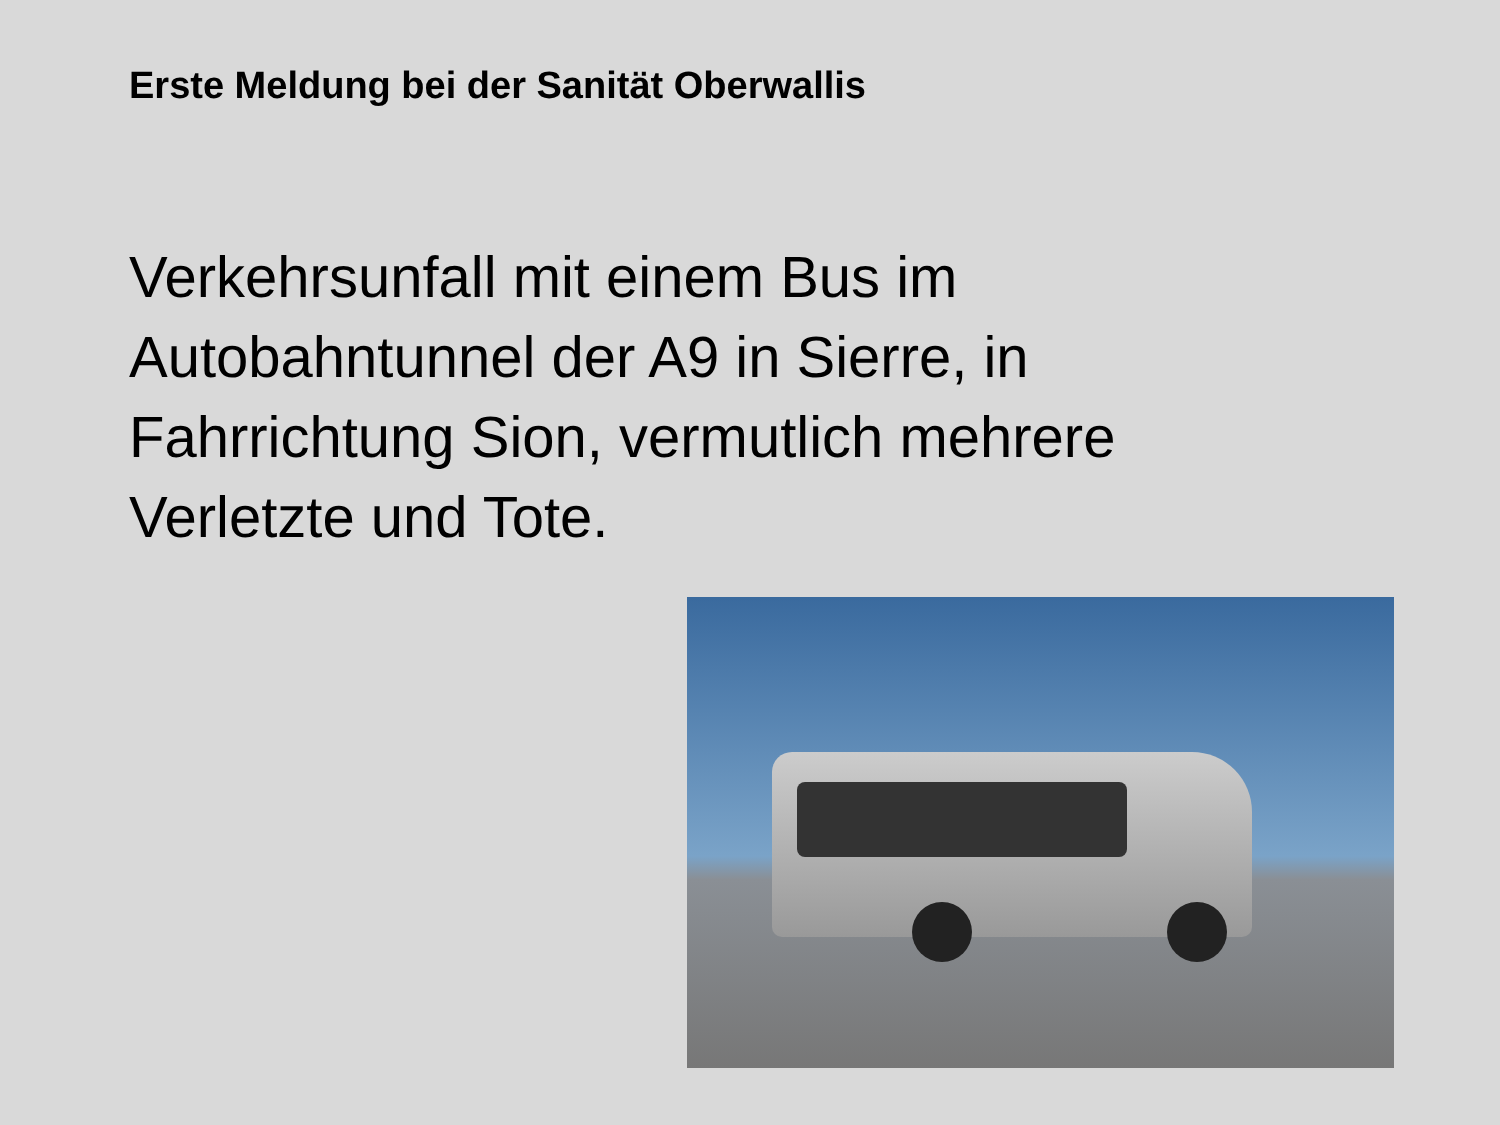Erste Meldung bei der Sanität Oberwallis
Verkehrsunfall mit einem Bus im Autobahntunnel der A9 in Sierre, in Fahrrichtung Sion, vermutlich mehrere Verletzte und Tote.